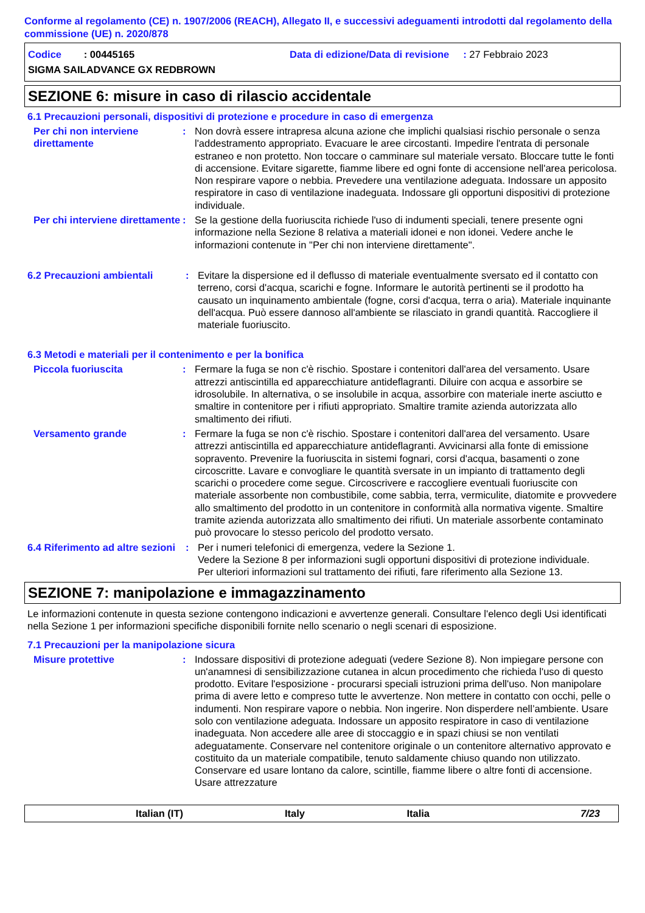Conforme al regolamento (CE) n. 1907/2006 (REACH), Allegato II, e successivi adeguamenti introdotti dal regolamento della commissione (UE) n. 2020/878
Codice : 00445165 Data di edizione/Data di revisione : 27 Febbraio 2023
SIGMA SAILADVANCE GX REDBROWN
SEZIONE 6: misure in caso di rilascio accidentale
6.1 Precauzioni personali, dispositivi di protezione e procedure in caso di emergenza
Per chi non interviene direttamente
: Non dovrà essere intrapresa alcuna azione che implichi qualsiasi rischio personale o senza l'addestramento appropriato. Evacuare le aree circostanti. Impedire l'entrata di personale estraneo e non protetto. Non toccare o camminare sul materiale versato. Bloccare tutte le fonti di accensione. Evitare sigarette, fiamme libere ed ogni fonte di accensione nell'area pericolosa. Non respirare vapore o nebbia. Prevedere una ventilazione adeguata. Indossare un apposito respiratore in caso di ventilazione inadeguata. Indossare gli opportuni dispositivi di protezione individuale.
Per chi interviene direttamente
: Se la gestione della fuoriuscita richiede l'uso di indumenti speciali, tenere presente ogni informazione nella Sezione 8 relativa a materiali idonei e non idonei. Vedere anche le informazioni contenute in "Per chi non interviene direttamente".
6.2 Precauzioni ambientali : Evitare la dispersione ed il deflusso di materiale eventualmente sversato ed il contatto con terreno, corsi d'acqua, scarichi e fogne. Informare le autorità pertinenti se il prodotto ha causato un inquinamento ambientale (fogne, corsi d'acqua, terra o aria). Materiale inquinante dell'acqua. Può essere dannoso all'ambiente se rilasciato in grandi quantità. Raccogliere il materiale fuoriuscito.
6.3 Metodi e materiali per il contenimento e per la bonifica
Piccola fuoriuscita : Fermare la fuga se non c'è rischio. Spostare i contenitori dall'area del versamento. Usare attrezzi antiscintilla ed apparecchiature antideflagranti. Diluire con acqua e assorbire se idrosolubile. In alternativa, o se insolubile in acqua, assorbire con materiale inerte asciutto e smaltire in contenitore per i rifiuti appropriato. Smaltire tramite azienda autorizzata allo smaltimento dei rifiuti.
Versamento grande : Fermare la fuga se non c'è rischio. Spostare i contenitori dall'area del versamento. Usare attrezzi antiscintilla ed apparecchiature antideflagranti. Avvicinarsi alla fonte di emissione sopravento. Prevenire la fuoriuscita in sistemi fognari, corsi d'acqua, basamenti o zone circoscritte. Lavare e convogliare le quantità sversate in un impianto di trattamento degli scarichi o procedere come segue. Circoscrivere e raccogliere eventuali fuoriuscite con materiale assorbente non combustibile, come sabbia, terra, vermiculite, diatomite e provvedere allo smaltimento del prodotto in un contenitore in conformità alla normativa vigente. Smaltire tramite azienda autorizzata allo smaltimento dei rifiuti. Un materiale assorbente contaminato può provocare lo stesso pericolo del prodotto versato.
6.4 Riferimento ad altre sezioni
: Per i numeri telefonici di emergenza, vedere la Sezione 1.
Vedere la Sezione 8 per informazioni sugli opportuni dispositivi di protezione individuale.
Per ulteriori informazioni sul trattamento dei rifiuti, fare riferimento alla Sezione 13.
SEZIONE 7: manipolazione e immagazzinamento
Le informazioni contenute in questa sezione contengono indicazioni e avvertenze generali. Consultare l'elenco degli Usi identificati nella Sezione 1 per informazioni specifiche disponibili fornite nello scenario o negli scenari di esposizione.
7.1 Precauzioni per la manipolazione sicura
Misure protettive : Indossare dispositivi di protezione adeguati (vedere Sezione 8). Non impiegare persone con un'anamnesi di sensibilizzazione cutanea in alcun procedimento che richieda l'uso di questo prodotto. Evitare l'esposizione - procurarsi speciali istruzioni prima dell'uso. Non manipolare prima di avere letto e compreso tutte le avvertenze. Non mettere in contatto con occhi, pelle o indumenti. Non respirare vapore o nebbia. Non ingerire. Non disperdere nell’ambiente. Usare solo con ventilazione adeguata. Indossare un apposito respiratore in caso di ventilazione inadeguata. Non accedere alle aree di stoccaggio e in spazi chiusi se non ventilati adeguatamente. Conservare nel contenitore originale o un contenitore alternativo approvato e costituito da un materiale compatibile, tenuto saldamente chiuso quando non utilizzato. Conservare ed usare lontano da calore, scintille, fiamme libere o altre fonti di accensione. Usare attrezzature
Italian (IT) Italy Italia 7/23